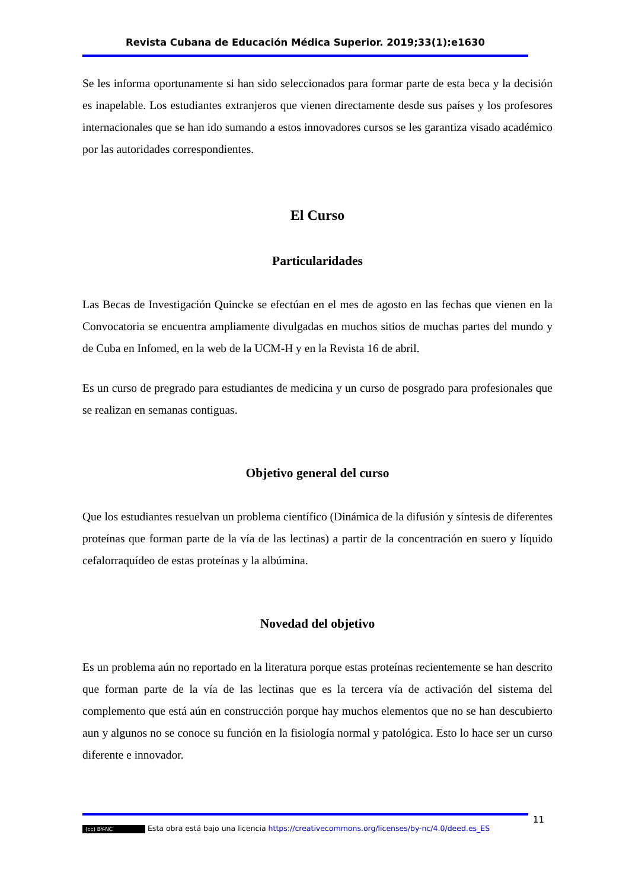Revista Cubana de Educación Médica Superior. 2019;33(1):e1630
Se les informa oportunamente si han sido seleccionados para formar parte de esta beca y la decisión es inapelable. Los estudiantes extranjeros que vienen directamente desde sus países y los profesores internacionales que se han ido sumando a estos innovadores cursos se les garantiza visado académico por las autoridades correspondientes.
El Curso
Particularidades
Las Becas de Investigación Quincke se efectúan en el mes de agosto en las fechas que vienen en la Convocatoria se encuentra ampliamente divulgadas en muchos sitios de muchas partes del mundo y de Cuba en Infomed, en la web de la UCM-H y en la Revista 16 de abril.
Es un curso de pregrado para estudiantes de medicina y un curso de posgrado para profesionales que se realizan en semanas contiguas.
Objetivo general del curso
Que los estudiantes resuelvan un problema científico (Dinámica de la difusión y síntesis de diferentes proteínas que forman parte de la vía de las lectinas) a partir de la concentración en suero y líquido cefalorraquídeo de estas proteínas y la albúmina.
Novedad del objetivo
Es un problema aún no reportado en la literatura porque estas proteínas recientemente se han descrito que forman parte de la vía de las lectinas que es la tercera vía de activación del sistema del complemento que está aún en construcción porque hay muchos elementos que no se han descubierto aun y algunos no se conoce su función en la fisiología normal y patológica. Esto lo hace ser un curso diferente e innovador.
11
(cc) BY-NC Esta obra está bajo una licencia https://creativecommons.org/licenses/by-nc/4.0/deed.es_ES